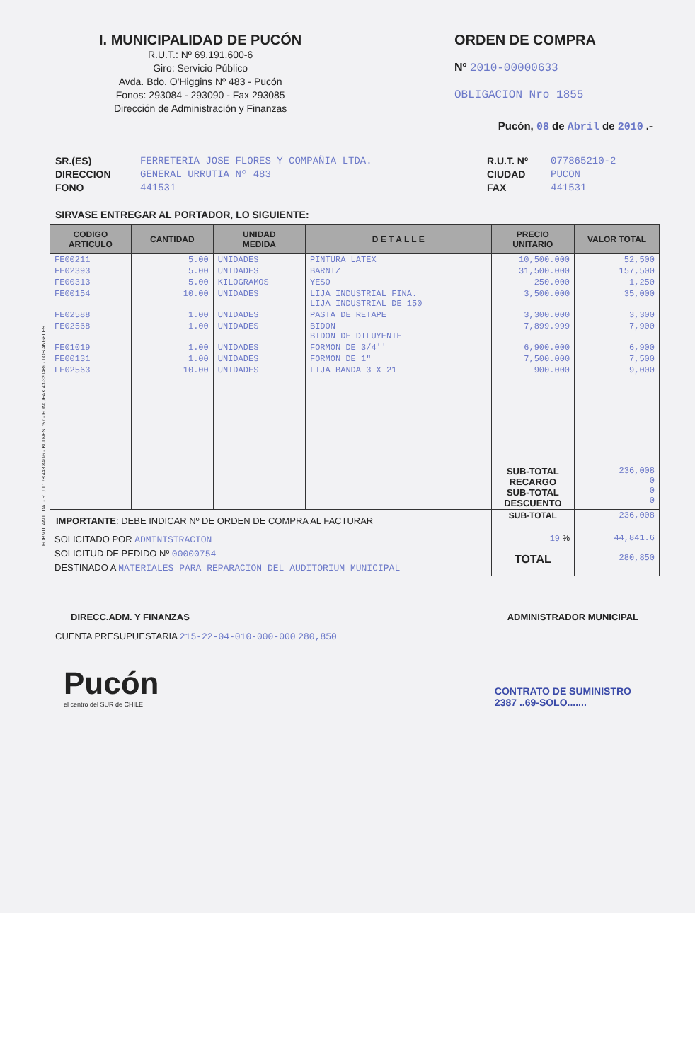I. MUNICIPALIDAD DE PUCÓN
R.U.T.: Nº 69.191.600-6
Giro: Servicio Público
Avda. Bdo. O'Higgins Nº 483 - Pucón
Fonos: 293084 - 293090 - Fax 293085
Dirección de Administración y Finanzas
ORDEN DE COMPRA
Nº 2010-00000633
OBLIGACION Nro 1855
Pucón, 08 de Abril de 2010 .-
SR.(ES)
DIRECCION
FONO
FERRETERIA JOSE FLORES Y COMPAÑIA LTDA.
GENERAL URRUTIA Nº 483
441531
R.U.T. Nº
CIUDAD
FAX
077865210-2
PUCON
441531
SIRVASE ENTREGAR AL PORTADOR, LO SIGUIENTE:
| CODIGO ARTICULO | CANTIDAD | UNIDAD MEDIDA | D E T A L L E | PRECIO UNITARIO | VALOR TOTAL |
| --- | --- | --- | --- | --- | --- |
| FE00211 | 5.00 | UNIDADES | PINTURA LATEX | 10,500.000 | 52,500 |
| FE02393 | 5.00 | UNIDADES | BARNIZ | 31,500.000 | 157,500 |
| FE00313 | 5.00 | KILOGRAMOS | YESO | 250.000 | 1,250 |
| FE00154 | 10.00 | UNIDADES | LIJA INDUSTRIAL FINA. LIJA INDUSTRIAL DE 150 | 3,500.000 | 35,000 |
| FE02588 | 1.00 | UNIDADES | PASTA DE RETAPE | 3,300.000 | 3,300 |
| FE02568 | 1.00 | UNIDADES | BIDON BIDON DE DILUYENTE | 7,899.999 | 7,900 |
| FE01019 | 1.00 | UNIDADES | FORMON DE 3/4'' | 6,900.000 | 6,900 |
| FE00131 | 1.00 | UNIDADES | FORMON DE 1" | 7,500.000 | 7,500 |
| FE02563 | 10.00 | UNIDADES | LIJA BANDA 3 X 21 | 900.000 | 9,000 |
| | | | | SUB-TOTAL RECARGO SUB-TOTAL DESCUENTO | 236,008 0 0 0 |
| IMPORTANTE : DEBE INDICAR Nº DE ORDEN DE COMPRA AL FACTURAR | | | | SUB-TOTAL | 236,008 |
| SOLICITADO POR ADMINISTRACION SOLICITUD DE PEDIDO Nº 00000754 DESTINADO A MATERIALES PARA REPARACION DEL AUDITORIUM MUNICIPAL | | | | 19 % | 44,841.6 |
| | | | | TOTAL | 280,850 |
DIRECC.ADM. Y FINANZAS ADMINISTRADOR MUNICIPAL
CUENTA PRESUPUESTARIA 215-22-04-010-000-000 280,850
Pucón
el centro del SUR de CHILE
CONTRATO DE SUMINISTRO
2387 ..69-SOLO.......
FORMULAN LTDA. - R.U.T.: 78.443.840-6 - BULNES 757 - FONO/FAX 43-320489 - LOS ANGELES